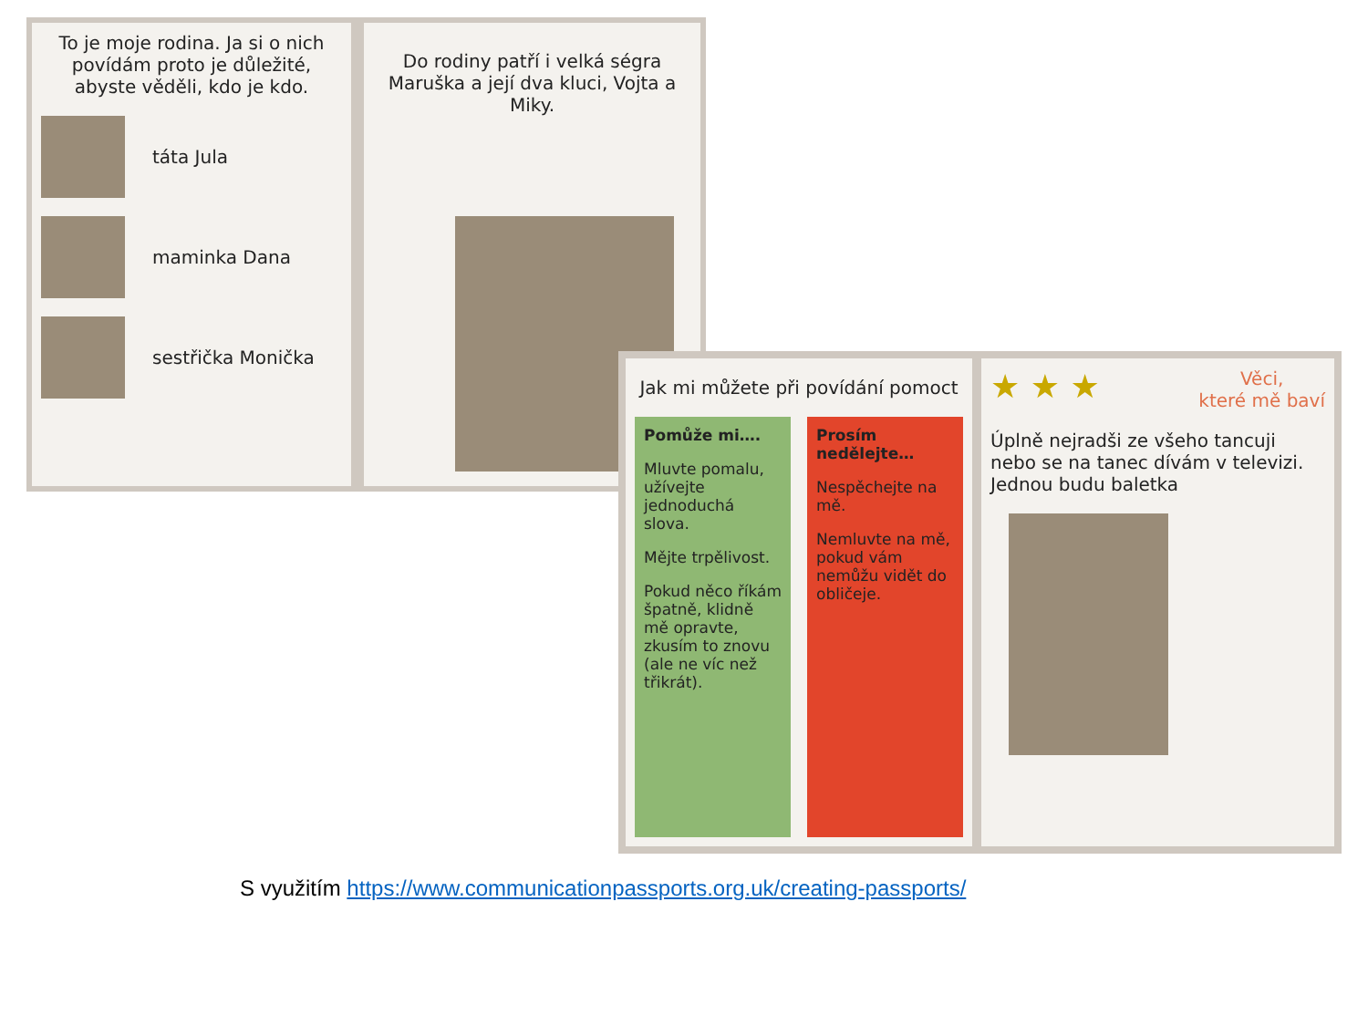To je moje rodina. Ja si o nich povídám proto je důležité, abyste věděli, kdo je kdo.
táta Jula
maminka Dana
sestřička Monička
Do rodiny patří i velká ségra Maruška a její dva kluci, Vojta a Miky.
Jak mi můžete při povídání pomoct
Pomůže mi….
Mluvte pomalu, užívejte jednoduchá slova.
Mějte trpělivost.
Pokud něco říkám špatně, klidně mě opravte, zkusím to znovu (ale ne víc než třikrát).
Prosím nedělejte…
Nespěchejte na mě.
Nemluvte na mě, pokud vám nemůžu vidět do obličeje.
★ ★ ★ Věci,
které mě baví
Úplně nejradši ze všeho tancuji nebo se na tanec dívám v televizi. Jednou budu baletka
S využitím https://www.communicationpassports.org.uk/creating-passports/